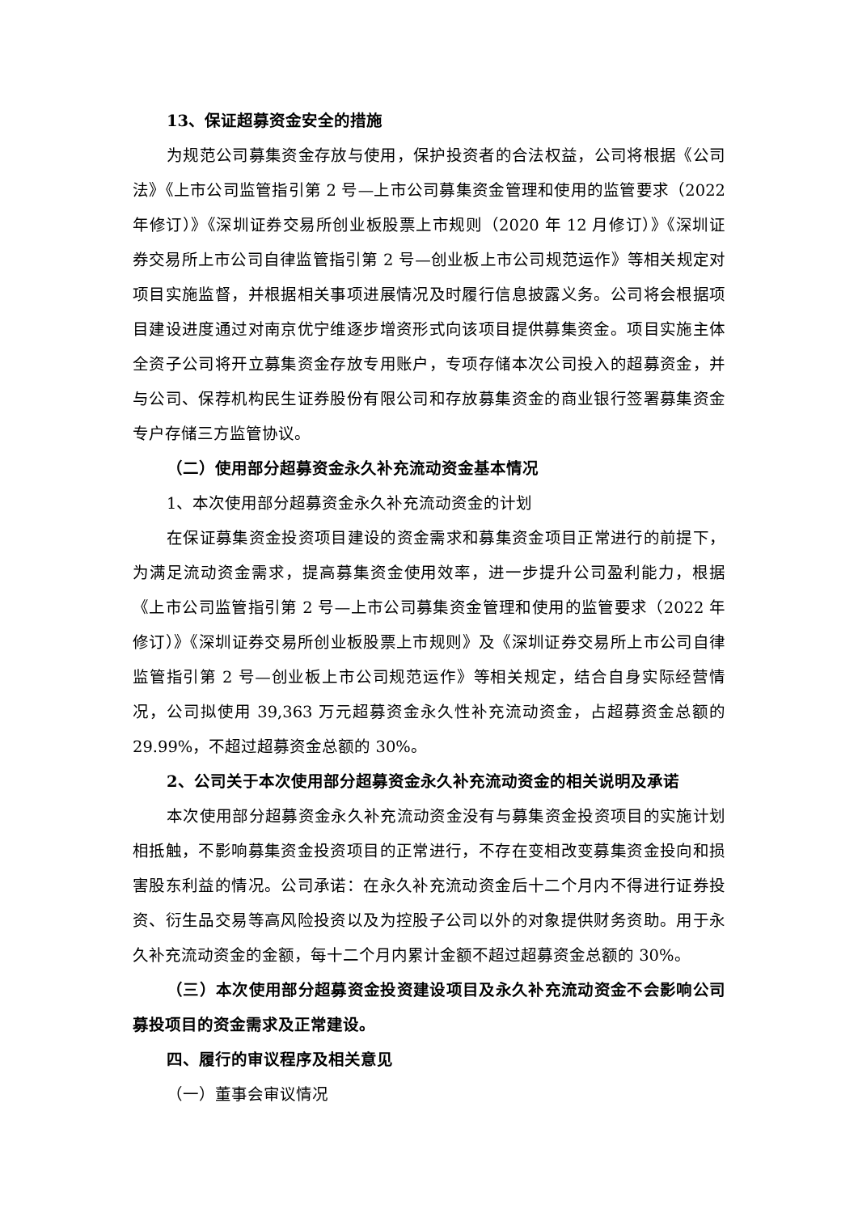13、保证超募资金安全的措施
为规范公司募集资金存放与使用，保护投资者的合法权益，公司将根据《公司法》《上市公司监管指引第 2 号—上市公司募集资金管理和使用的监管要求（2022 年修订）》《深圳证券交易所创业板股票上市规则（2020 年 12 月修订）》《深圳证券交易所上市公司自律监管指引第 2 号—创业板上市公司规范运作》等相关规定对项目实施监督，并根据相关事项进展情况及时履行信息披露义务。公司将会根据项目建设进度通过对南京优宁维逐步增资形式向该项目提供募集资金。项目实施主体全资子公司将开立募集资金存放专用账户，专项存储本次公司投入的超募资金，并与公司、保荐机构民生证券股份有限公司和存放募集资金的商业银行签署募集资金专户存储三方监管协议。
（二）使用部分超募资金永久补充流动资金基本情况
1、本次使用部分超募资金永久补充流动资金的计划
在保证募集资金投资项目建设的资金需求和募集资金项目正常进行的前提下，为满足流动资金需求，提高募集资金使用效率，进一步提升公司盈利能力，根据《上市公司监管指引第 2 号—上市公司募集资金管理和使用的监管要求（2022 年修订）》《深圳证券交易所创业板股票上市规则》及《深圳证券交易所上市公司自律监管指引第 2 号—创业板上市公司规范运作》等相关规定，结合自身实际经营情况，公司拟使用 39,363 万元超募资金永久性补充流动资金，占超募资金总额的 29.99%，不超过超募资金总额的 30%。
2、公司关于本次使用部分超募资金永久补充流动资金的相关说明及承诺
本次使用部分超募资金永久补充流动资金没有与募集资金投资项目的实施计划相抵触，不影响募集资金投资项目的正常进行，不存在变相改变募集资金投向和损害股东利益的情况。公司承诺：在永久补充流动资金后十二个月内不得进行证券投资、衍生品交易等高风险投资以及为控股子公司以外的对象提供财务资助。用于永久补充流动资金的金额，每十二个月内累计金额不超过超募资金总额的 30%。
（三）本次使用部分超募资金投资建设项目及永久补充流动资金不会影响公司募投项目的资金需求及正常建设。
四、履行的审议程序及相关意见
（一）董事会审议情况